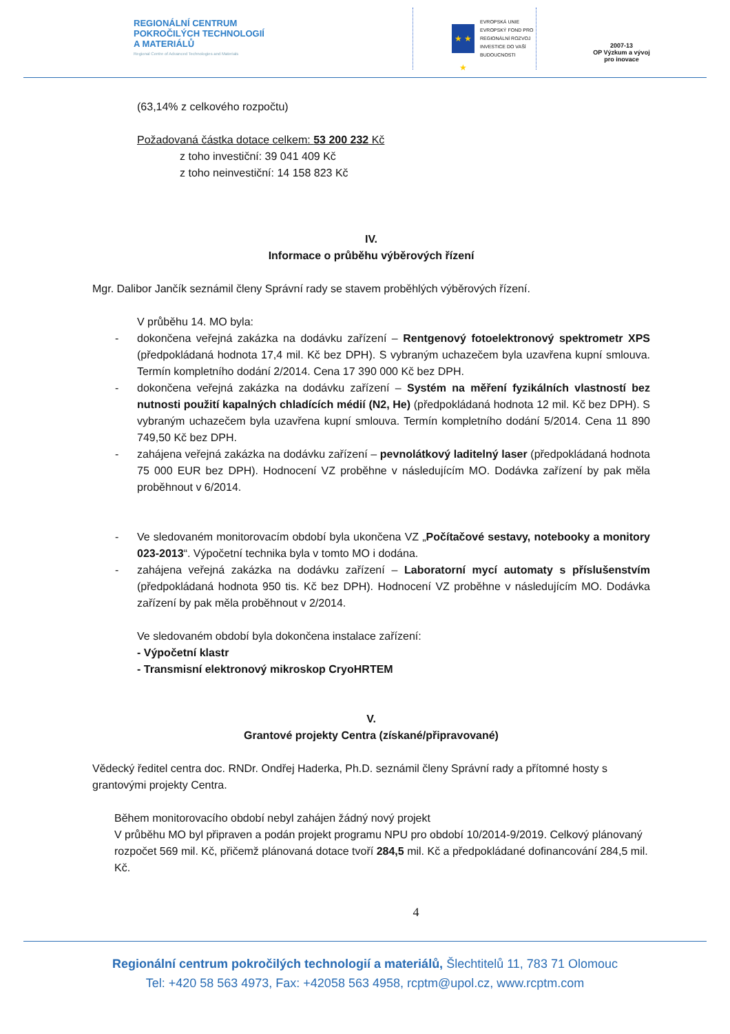REGIONÁLNÍ CENTRUM
POKROČILÝCH TECHNOLOGIÍ
A MATERIÁLŮ
Regional Centre of Advanced Technologies and Materials
★ ★ ★
EVROPSKÁ UNIE
EVROPSKÝ FOND PRO REGIONÁLNÍ ROZVOJ
INVESTICE DO VAŠÍ BUDOUCNOSTI
2007-13
OP Výzkum a vývoj
pro inovace
(63,14% z celkového rozpočtu)
Požadovaná částka dotace celkem: 53 200 232 Kč
z toho investiční: 39 041 409 Kč
z toho neinvestiční: 14 158 823 Kč
IV.
Informace o průběhu výběrových řízení
Mgr. Dalibor Jančík seznámil členy Správní rady se stavem proběhlých výběrových řízení.
V průběhu 14. MO byla:
- dokončena veřejná zakázka na dodávku zařízení – Rentgenový fotoelektronový spektrometr XPS (předpokládaná hodnota 17,4 mil. Kč bez DPH). S vybraným uchazečem byla uzavřena kupní smlouva. Termín kompletního dodání 2/2014. Cena 17 390 000 Kč bez DPH.
- dokončena veřejná zakázka na dodávku zařízení – Systém na měření fyzikálních vlastností bez nutnosti použití kapalných chladících médií (N2, He) (předpokládaná hodnota 12 mil. Kč bez DPH). S vybraným uchazečem byla uzavřena kupní smlouva. Termín kompletního dodání 5/2014. Cena 11 890 749,50 Kč bez DPH.
- zahájena veřejná zakázka na dodávku zařízení – pevnolátkový laditelný laser (předpokládaná hodnota 75 000 EUR bez DPH). Hodnocení VZ proběhne v následujícím MO. Dodávka zařízení by pak měla proběhnout v 6/2014.
- Ve sledovaném monitorovacím období byla ukončena VZ „Počítačové sestavy, notebooky a monitory 023-2013“. Výpočetní technika byla v tomto MO i dodána.
- zahájena veřejná zakázka na dodávku zařízení – Laboratorní mycí automaty s příslušenstvím (předpokládaná hodnota 950 tis. Kč bez DPH). Hodnocení VZ proběhne v následujícím MO. Dodávka zařízení by pak měla proběhnout v 2/2014.
Ve sledovaném období byla dokončena instalace zařízení:
- Výpočetní klastr
- Transmisní elektronový mikroskop CryoHRTEM
V.
Grantové projekty Centra (získané/připravované)
Vědecký ředitel centra doc. RNDr. Ondřej Haderka, Ph.D. seznámil členy Správní rady a přítomné hosty s grantovými projekty Centra.
Během monitorovacího období nebyl zahájen žádný nový projekt
V průběhu MO byl připraven a podán projekt programu NPU pro období 10/2014-9/2019. Celkový plánovaný rozpočet 569 mil. Kč, přičemž plánovaná dotace tvoří 284,5 mil. Kč a předpokládané dofinancování 284,5 mil. Kč.
4
Regionální centrum pokročilých technologií a materiálů, Šlechtitelů 11, 783 71 Olomouc
Tel: +420 58 563 4973, Fax: +42058 563 4958, rcptm@upol.cz, www.rcptm.com